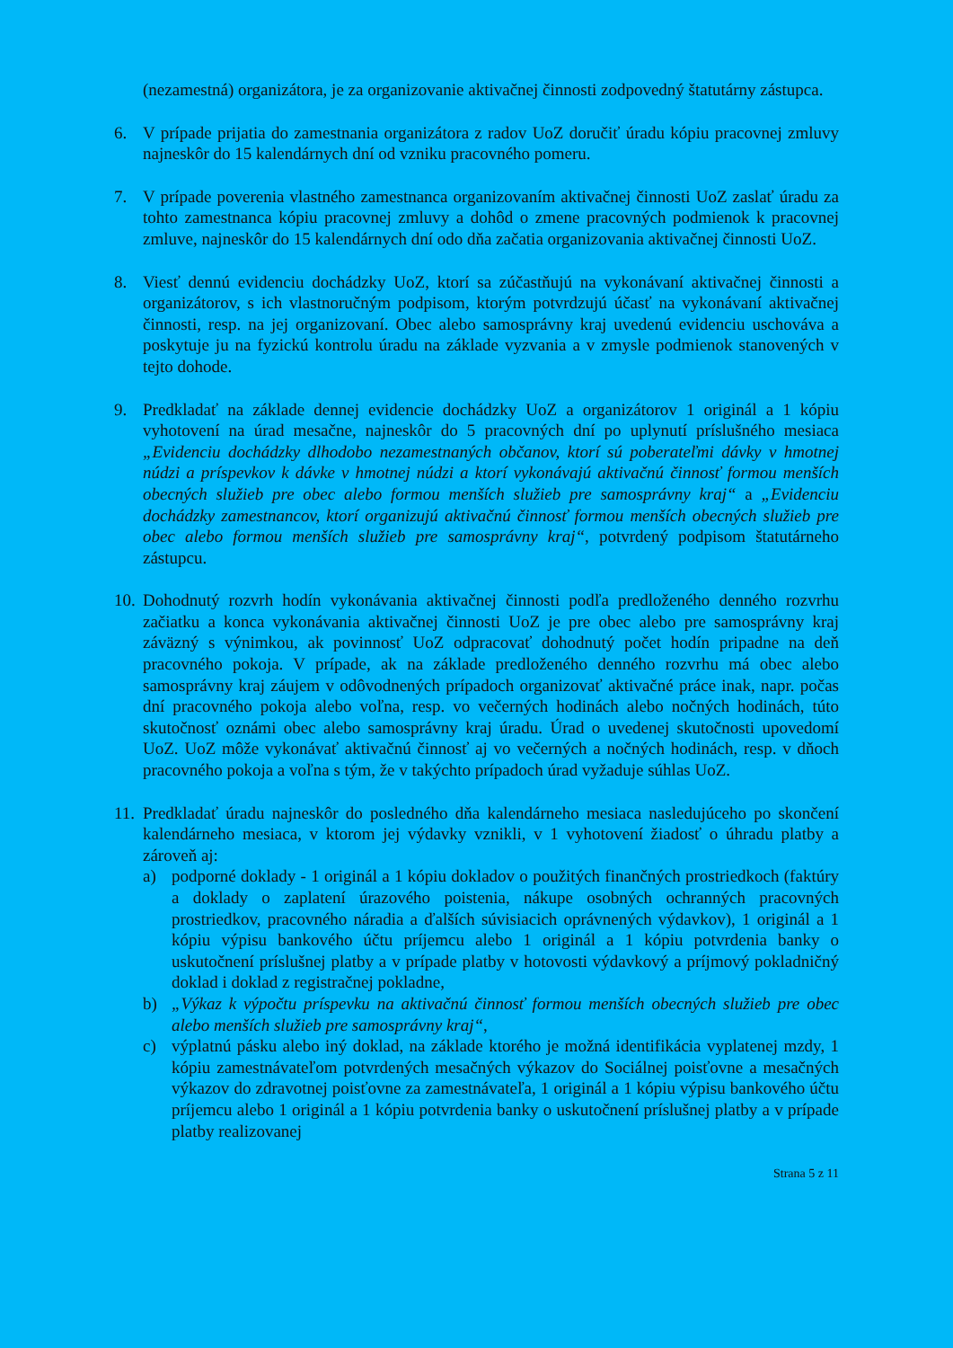(nezamestná) organizátora, je za organizovanie aktivačnej činnosti zodpovedný štatutárny zástupca.
6. V prípade prijatia do zamestnania organizátora z radov UoZ doručiť úradu kópiu pracovnej zmluvy najneskôr do 15 kalendárnych dní od vzniku pracovného pomeru.
7. V prípade poverenia vlastného zamestnanca organizovaním aktivačnej činnosti UoZ zaslať úradu za tohto zamestnanca kópiu pracovnej zmluvy a dohôd o zmene pracovných podmienok k pracovnej zmluve, najneskôr do 15 kalendárnych dní odo dňa začatia organizovania aktivačnej činnosti UoZ.
8. Viesť dennú evidenciu dochádzky UoZ, ktorí sa zúčastňujú na vykonávaní aktivačnej činnosti a organizátorov, s ich vlastnoručným podpisom, ktorým potvrdzujú účasť na vykonávaní aktivačnej činnosti, resp. na jej organizovaní. Obec alebo samosprávny kraj uvedenú evidenciu uschováva a poskytuje ju na fyzickú kontrolu úradu na základe vyzvania a v zmysle podmienok stanovených v tejto dohode.
9. Predkladať na základe dennej evidencie dochádzky UoZ a organizátorov 1 originál a 1 kópiu vyhotovení na úrad mesačne, najneskôr do 5 pracovných dní po uplynutí príslušného mesiaca „Evidenciu dochádzky dlhodobo nezamestnaných občanov, ktorí sú poberateľmi dávky v hmotnej núdzi a príspevkov k dávke v hmotnej núdzi a ktorí vykonávajú aktivačnú činnosť formou menších obecných služieb pre obec alebo formou menších služieb pre samosprávny kraj“ a „Evidenciu dochádzky zamestnancov, ktorí organizujú aktivačnú činnosť formou menších obecných služieb pre obec alebo formou menších služieb pre samosprávny kraj“, potvrdený podpisom štatutárneho zástupcu.
10.
Dohodnutý rozvrh hodín vykonávania aktivačnej činnosti podľa predloženého denného rozvrhu začiatku a konca vykonávania aktivačnej činnosti UoZ je pre obec alebo pre samosprávny kraj záväzný s výnimkou, ak povinnosť UoZ odpracovať dohodnutý počet hodín pripadne na deň pracovného pokoja. V prípade, ak na základe predloženého denného rozvrhu má obec alebo samosprávny kraj záujem v odôvodnených prípadoch organizovať aktivačné práce inak, napr. počas dní pracovného pokoja alebo voľna, resp. vo večerných hodinách alebo nočných hodinách, túto skutočnosť oznámi obec alebo samosprávny kraj úradu. Úrad o uvedenej skutočnosti upovedomí UoZ. UoZ môže vykonávať aktivačnú činnosť aj vo večerných a nočných hodinách, resp. v dňoch pracovného pokoja a voľna s tým, že v takýchto prípadoch úrad vyžaduje súhlas UoZ.
11.
Predkladať úradu najneskôr do posledného dňa kalendárneho mesiaca nasledujúceho po skončení kalendárneho mesiaca, v ktorom jej výdavky vznikli, v 1 vyhotovení žiadosť o úhradu platby a zároveň aj:
a) podporné doklady - 1 originál a 1 kópiu dokladov o použitých finančných prostriedkoch (faktúry a doklady o zaplatení úrazového poistenia, nákupe osobných ochranných pracovných prostriedkov, pracovného náradia a ďalších súvisiacich oprávnených výdavkov), 1 originál a 1 kópiu výpisu bankového účtu príjemcu alebo 1 originál a 1 kópiu potvrdenia banky o uskutočnení príslušnej platby a v prípade platby v hotovosti výdavkový a príjmový pokladničný doklad i doklad z registračnej pokladne,
b) „Výkaz k výpočtu príspevku na aktivačnú činnosť formou menších obecných služieb pre obec alebo menších služieb pre samosprávny kraj“,
c) výplatnú pásku alebo iný doklad, na základe ktorého je možná identifikácia vyplatenej mzdy, 1 kópiu zamestnávateľom potvrdených mesačných výkazov do Sociálnej poisťovne a mesačných výkazov do zdravotnej poisťovne za zamestnávateľa, 1 originál a 1 kópiu výpisu bankového účtu príjemcu alebo 1 originál a 1 kópiu potvrdenia banky o uskutočnení príslušnej platby a v prípade platby realizovanej
Strana 5 z 11